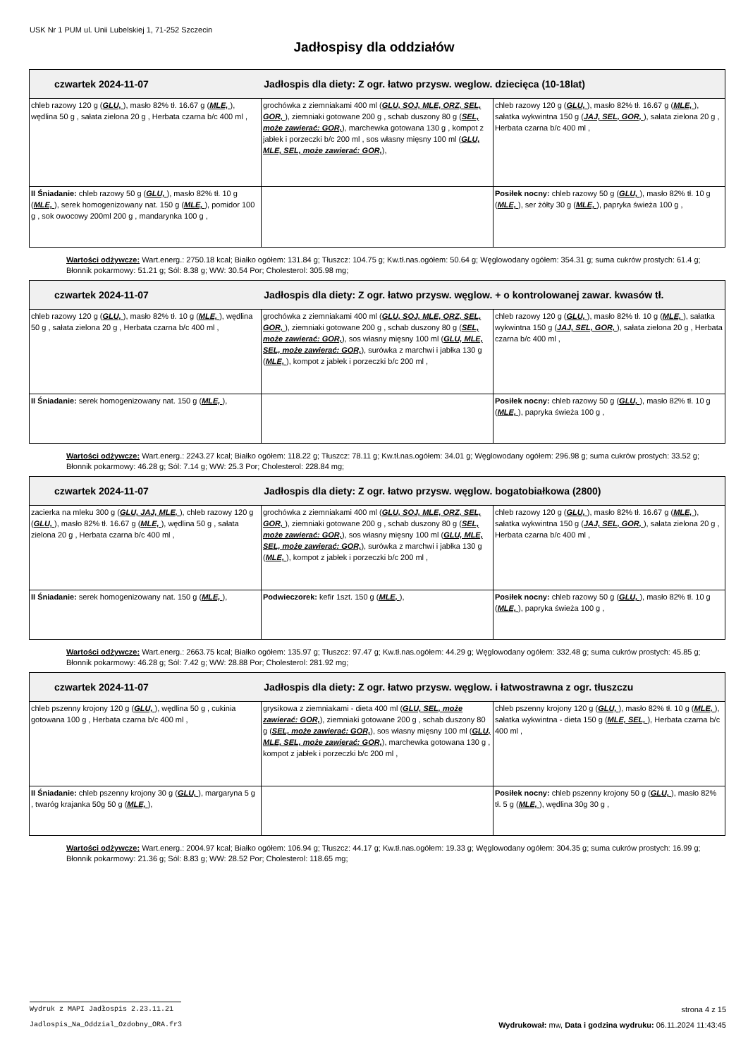USK Nr 1 PUM ul. Unii Lubelskiej 1, 71-252 Szczecin
Jadłospisy dla oddziałów
| czwartek 2024-11-07 Jadłospis dla diety: Z ogr. łatwo przysw. weglow. dziecięca (10-18lat) | | |
| chleb razowy 120 g ( GLU, ), masło 82% tł. 16.67 g ( MLE, ), wędlina 50 g , sałata zielona 20 g , Herbata czarna b/c 400 ml , | grochówka z ziemniakami 400 ml ( GLU, SOJ, MLE, ORZ, SEL, GOR, ), ziemniaki gotowane 200 g , schab duszony 80 g ( SEL, może zawierać: GOR, ), marchewka gotowana 130 g , kompot z jabłek i porzeczki b/c 200 ml , sos własny mięsny 100 ml ( GLU, MLE, SEL, może zawierać: GOR, ), | chleb razowy 120 g ( GLU, ), masło 82% tł. 16.67 g ( MLE, ), sałatka wykwintna 150 g ( JAJ, SEL, GOR, ), sałata zielona 20 g , Herbata czarna b/c 400 ml , |
| II Śniadanie: chleb razowy 50 g ( GLU, ), masło 82% tł. 10 g ( MLE, ), serek homogenizowany nat. 150 g ( MLE, ), pomidor 100 g , sok owocowy 200ml 200 g , mandarynka 100 g , | | Posiłek nocny: chleb razowy 50 g ( GLU, ), masło 82% tł. 10 g ( MLE, ), ser żółty 30 g ( MLE, ), papryka świeża 100 g , |
Wartości odżywcze: Wart.energ.: 2750.18 kcal; Białko ogółem: 131.84 g; Tłuszcz: 104.75 g; Kw.tł.nas.ogółem: 50.64 g; Węglowodany ogółem: 354.31 g; suma cukrów prostych: 61.4 g; Błonnik pokarmowy: 51.21 g; Sól: 8.38 g; WW: 30.54 Por; Cholesterol: 305.98 mg;
| czwartek 2024-11-07 Jadłospis dla diety: Z ogr. łatwo przysw. węglow. + o kontrolowanej zawar. kwasów tł. | | |
| chleb razowy 120 g ( GLU, ), masło 82% tł. 10 g ( MLE, ), wędlina 50 g , sałata zielona 20 g , Herbata czarna b/c 400 ml , | grochówka z ziemniakami 400 ml ( GLU, SOJ, MLE, ORZ, SEL, GOR, ), ziemniaki gotowane 200 g , schab duszony 80 g ( SEL, może zawierać: GOR, ), sos własny mięsny 100 ml ( GLU, MLE, SEL, może zawierać: GOR, ), surówka z marchwi i jabłka 130 g ( MLE, ), kompot z jabłek i porzeczki b/c 200 ml , | chleb razowy 120 g ( GLU, ), masło 82% tł. 10 g ( MLE, ), sałatka wykwintna 150 g ( JAJ, SEL, GOR, ), sałata zielona 20 g , Herbata czarna b/c 400 ml , |
| II Śniadanie: serek homogenizowany nat. 150 g ( MLE, ), | | Posiłek nocny: chleb razowy 50 g ( GLU, ), masło 82% tł. 10 g ( MLE, ), papryka świeża 100 g , |
Wartości odżywcze: Wart.energ.: 2243.27 kcal; Białko ogółem: 118.22 g; Tłuszcz: 78.11 g; Kw.tł.nas.ogółem: 34.01 g; Węglowodany ogółem: 296.98 g; suma cukrów prostych: 33.52 g; Błonnik pokarmowy: 46.28 g; Sól: 7.14 g; WW: 25.3 Por; Cholesterol: 228.84 mg;
| czwartek 2024-11-07 Jadłospis dla diety: Z ogr. łatwo przysw. węglow. bogatobiałkowa (2800) | | |
| zacierka na mleku 300 g ( GLU, JAJ, MLE, ), chleb razowy 120 g ( GLU, ), masło 82% tł. 16.67 g ( MLE, ), wędlina 50 g , sałata zielona 20 g , Herbata czarna b/c 400 ml , | grochówka z ziemniakami 400 ml ( GLU, SOJ, MLE, ORZ, SEL, GOR, ), ziemniaki gotowane 200 g , schab duszony 80 g ( SEL, może zawierać: GOR, ), sos własny mięsny 100 ml ( GLU, MLE, SEL, może zawierać: GOR, ), surówka z marchwi i jabłka 130 g ( MLE, ), kompot z jabłek i porzeczki b/c 200 ml , | chleb razowy 120 g ( GLU, ), masło 82% tł. 16.67 g ( MLE, ), sałatka wykwintna 150 g ( JAJ, SEL, GOR, ), sałata zielona 20 g , Herbata czarna b/c 400 ml , |
| II Śniadanie: serek homogenizowany nat. 150 g ( MLE, ), | Podwieczorek: kefir 1szt. 150 g ( MLE, ), | Posiłek nocny: chleb razowy 50 g ( GLU, ), masło 82% tł. 10 g ( MLE, ), papryka świeża 100 g , |
Wartości odżywcze: Wart.energ.: 2663.75 kcal; Białko ogółem: 135.97 g; Tłuszcz: 97.47 g; Kw.tł.nas.ogółem: 44.29 g; Węglowodany ogółem: 332.48 g; suma cukrów prostych: 45.85 g; Błonnik pokarmowy: 46.28 g; Sól: 7.42 g; WW: 28.88 Por; Cholesterol: 281.92 mg;
| czwartek 2024-11-07 Jadłospis dla diety: Z ogr. łatwo przysw. węglow. i łatwostrawna z ogr. tłuszczu | | |
| chleb pszenny krojony 120 g ( GLU, ), wędlina 50 g , cukinia gotowana 100 g , Herbata czarna b/c 400 ml , | grysikowa z ziemniakami - dieta 400 ml ( GLU, SEL, może zawierać: GOR, ), ziemniaki gotowane 200 g , schab duszony 80 g ( SEL, może zawierać: GOR, ), sos własny mięsny 100 ml ( GLU, MLE, SEL, może zawierać: GOR, ), marchewka gotowana 130 g , kompot z jabłek i porzeczki b/c 200 ml , | chleb pszenny krojony 120 g ( GLU, ), masło 82% tł. 10 g ( MLE, ), sałatka wykwintna - dieta 150 g ( MLE, SEL, ), Herbata czarna b/c 400 ml , |
| II Śniadanie: chleb pszenny krojony 30 g ( GLU, ), margaryna 5 g , twaróg krajanka 50g 50 g ( MLE, ), | | Posiłek nocny: chleb pszenny krojony 50 g ( GLU, ), masło 82% tł. 5 g ( MLE, ), wędlina 30g 30 g , |
Wartości odżywcze: Wart.energ.: 2004.97 kcal; Białko ogółem: 106.94 g; Tłuszcz: 44.17 g; Kw.tł.nas.ogółem: 19.33 g; Węglowodany ogółem: 304.35 g; suma cukrów prostych: 16.99 g; Błonnik pokarmowy: 21.36 g; Sól: 8.83 g; WW: 28.52 Por; Cholesterol: 118.65 mg;
Wydruk z MAPI Jadłospis 2.23.11.21 strona 4 z 15
Jadlospis_Na_Oddzial_Ozdobny_ORA.fr3 Wydrukował: mw, Data i godzina wydruku: 06.11.2024 11:43:45